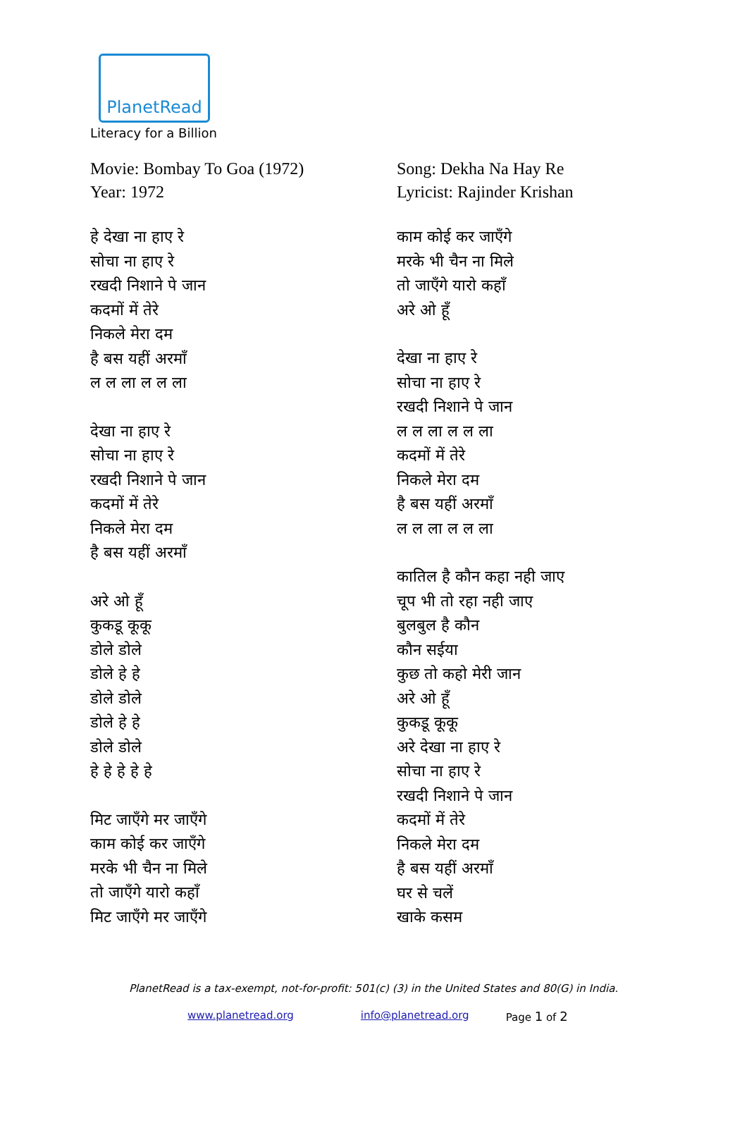PlanetRead
Literacy for a Billion
Movie: Bombay To Goa (1972)
Year: 1972
हे देखा ना हाए रे
सोचा ना हाए रे
रखदी निशाने पे जान
कदमों में तेरे
निकले मेरा दम
है बस यहीं अरमाँ
ल ल ला ल ल ला
देखा ना हाए रे
सोचा ना हाए रे
रखदी निशाने पे जान
कदमों में तेरे
निकले मेरा दम
है बस यहीं अरमाँ
अरे ओ हूँ
कुकडू कूकू
डोले डोले
डोले हे हे
डोले डोले
डोले हे हे
डोले डोले
हे हे हे हे हे
मिट जाएँगे मर जाएँगे
काम कोई कर जाएँगे
मरके भी चैन ना मिले
तो जाएँगे यारो कहाँ
मिट जाएँगे मर जाएँगे
Song: Dekha Na Hay Re
Lyricist: Rajinder Krishan
काम कोई कर जाएँगे
मरके भी चैन ना मिले
तो जाएँगे यारो कहाँ
अरे ओ हूँ
देखा ना हाए रे
सोचा ना हाए रे
रखदी निशाने पे जान
ल ल ला ल ल ला
कदमों में तेरे
निकले मेरा दम
है बस यहीं अरमाँ
ल ल ला ल ल ला
कातिल है कौन कहा नही जाए
चूप भी तो रहा नही जाए
बुलबुल है कौन
कौन सईया
कुछ तो कहो मेरी जान
अरे ओ हूँ
कुकडू कूकू
अरे देखा ना हाए रे
सोचा ना हाए रे
रखदी निशाने पे जान
कदमों में तेरे
निकले मेरा दम
है बस यहीं अरमाँ
घर से चलें
खाके कसम
PlanetRead is a tax-exempt, not-for-profit: 501(c) (3) in the United States and 80(G) in India.
www.planetread.org info@planetread.org Page 1 of 2